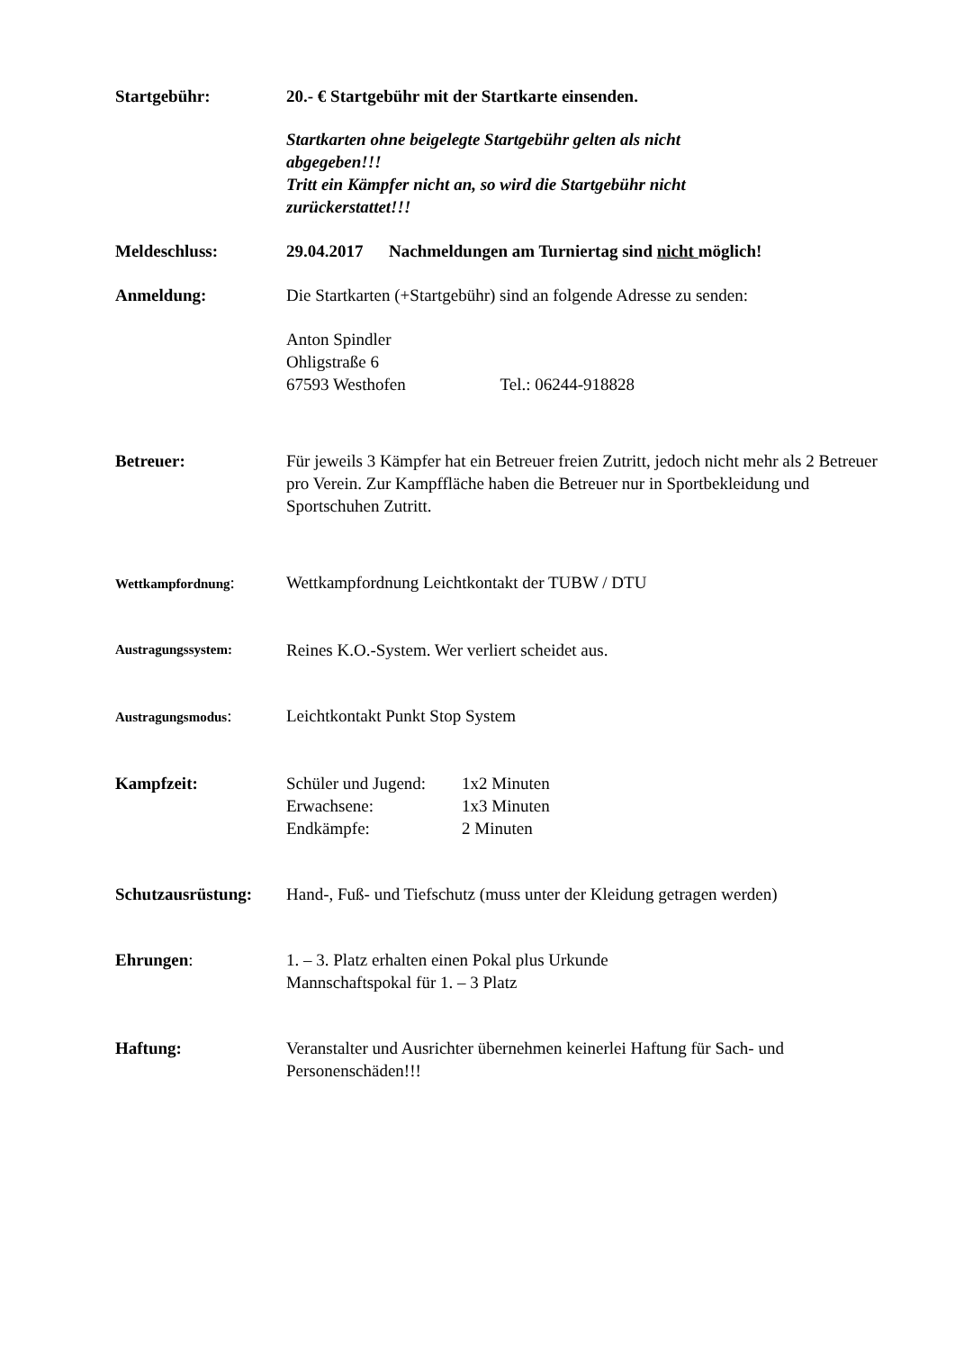Startgebühr: 20.- € Startgebühr mit der Startkarte einsenden.
Startkarten ohne beigelegte Startgebühr gelten als nicht abgegeben!!!
Tritt ein Kämpfer nicht an, so wird die Startgebühr nicht zurückerstattet!!!
Meldeschluss: 29.04.2017 Nachmeldungen am Turniertag sind nicht möglich!
Anmeldung: Die Startkarten (+Startgebühr) sind an folgende Adresse zu senden:
Anton Spindler
Ohligstraße 6
67593 Westhofen Tel.: 06244-918828
Betreuer: Für jeweils 3 Kämpfer hat ein Betreuer freien Zutritt, jedoch nicht mehr als 2 Betreuer pro Verein. Zur Kampffläche haben die Betreuer nur in Sportbekleidung und Sportschuhen Zutritt.
Wettkampfordnung:
Wettkampfordnung Leichtkontakt der TUBW / DTU
Austragungssystem:
Reines K.O.-System. Wer verliert scheidet aus.
Austragungsmodus:
Leichtkontakt Punkt Stop System
Kampfzeit: Schüler und Jugend: 1x2 Minuten
Erwachsene: 1x3 Minuten
Endkämpfe: 2 Minuten
Schutzausrüstung:
Hand-, Fuß- und Tiefschutz (muss unter der Kleidung getragen werden)
Ehrungen: 1. – 3. Platz erhalten einen Pokal plus Urkunde
Mannschaftspokal für 1. – 3 Platz
Haftung: Veranstalter und Ausrichter übernehmen keinerlei Haftung für Sach- und Personenschäden!!!